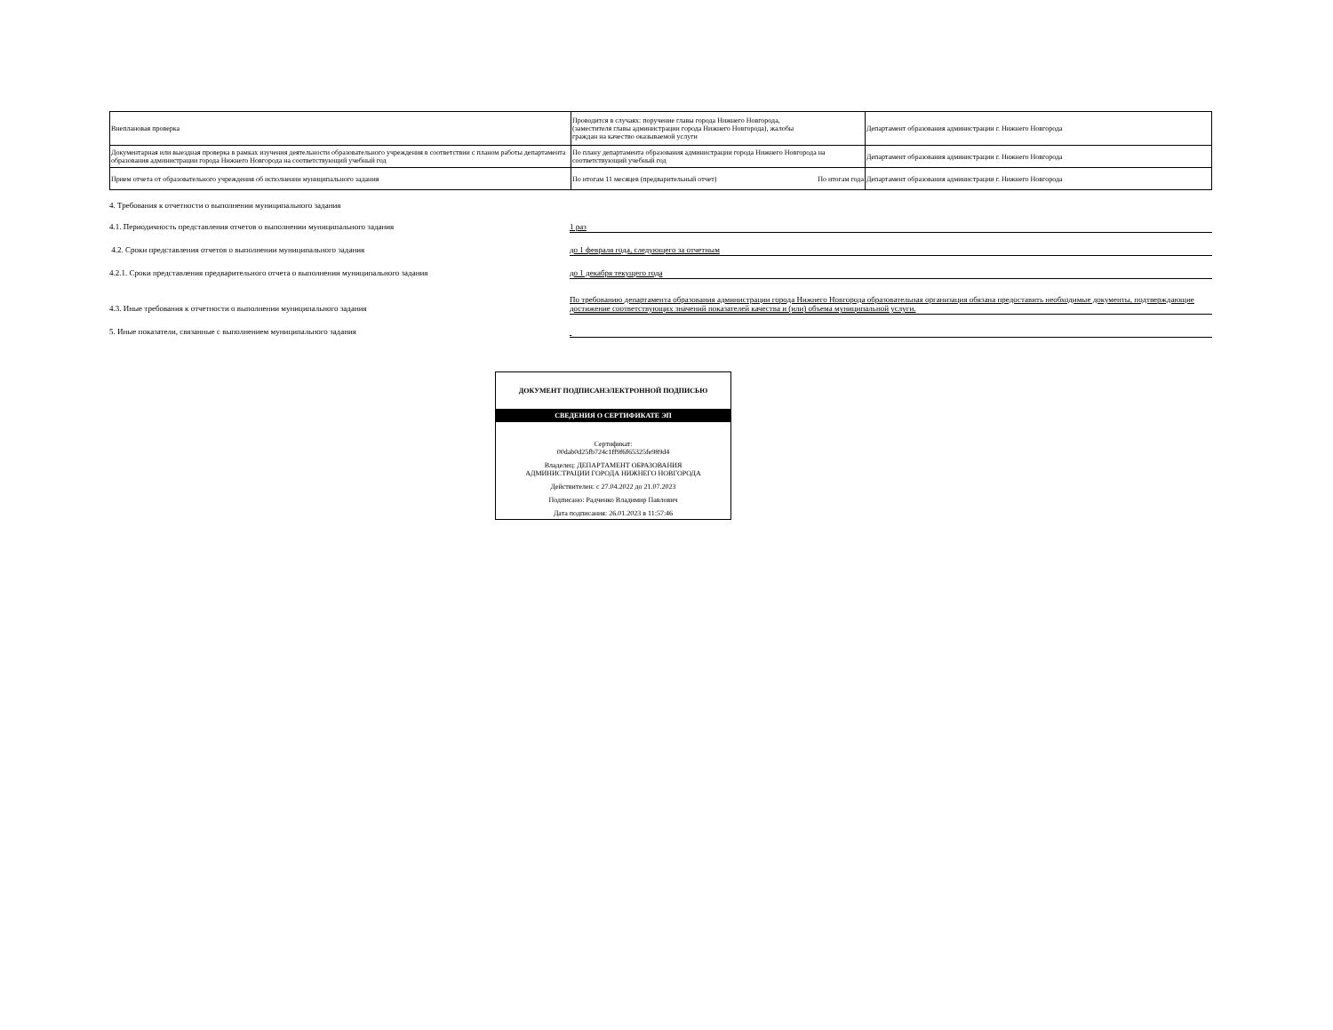| Внеплановая проверка | Проводится в случаях: поручение главы города Нижнего Новгорода, (заместителя главы администрации города Нижнего Новгорода), жалобы граждан на качество оказываемой услуги | Департамент образования администрации г. Нижнего Новгорода |
| Документарная или выездная проверка в рамках изучения деятельности образовательного учреждения в соответствии с планом работы департамента образования администрации города Нижнего Новгорода на соответствующий учебный год | По плану департамента образования администрации города Нижнего Новгорода на соответствующий учебный год | Департамент образования администрации г. Нижнего Новгорода |
| Прием отчета от образовательного учреждения об исполнении муниципального задания | По итогам 11 месяцев (предварительный отчет) По итогам года | Департамент образования администрации г. Нижнего Новгорода |
4. Требования к отчетности о выполнении муниципального задания
4.1. Периодичность представления отчетов о выполнении муниципального задания
1 раз
4.2. Сроки представления отчетов о выполнении муниципального задания
до 1 февраля года, следующего за отчетным
4.2.1. Сроки представления предварительного отчета о выполнении муниципального задания
до 1 декабря текущего года
4.3. Иные требования к отчетности о выполнении муниципального задания
По требованию департамента образования администрации города Нижнего Новгорода образовательная организация обязана предоставить необходимые документы, подтверждающие достижение соответствующих значений показателей качества и (или) объема муниципальной услуги.
5. Иные показатели, связанные с выполнением муниципального задания
ДОКУМЕНТ ПОДПИСАНЭЛЕКТРОННОЙ ПОДПИСЬЮ
СВЕДЕНИЯ О СЕРТИФИКАТЕ ЭП
Сертификат:
00dab0d25fb724c1ff9f6f65325fe989d4
Владелец: ДЕПАРТАМЕНТ ОБРАЗОВАНИЯ
АДМИНИСТРАЦИИ ГОРОДА НИЖНЕГО НОВГОРОДА
Действителен: с 27.04.2022 до 21.07.2023
Подписано: Радченко Владимир Павлович
Дата подписания: 26.01.2023 в 11:57:46